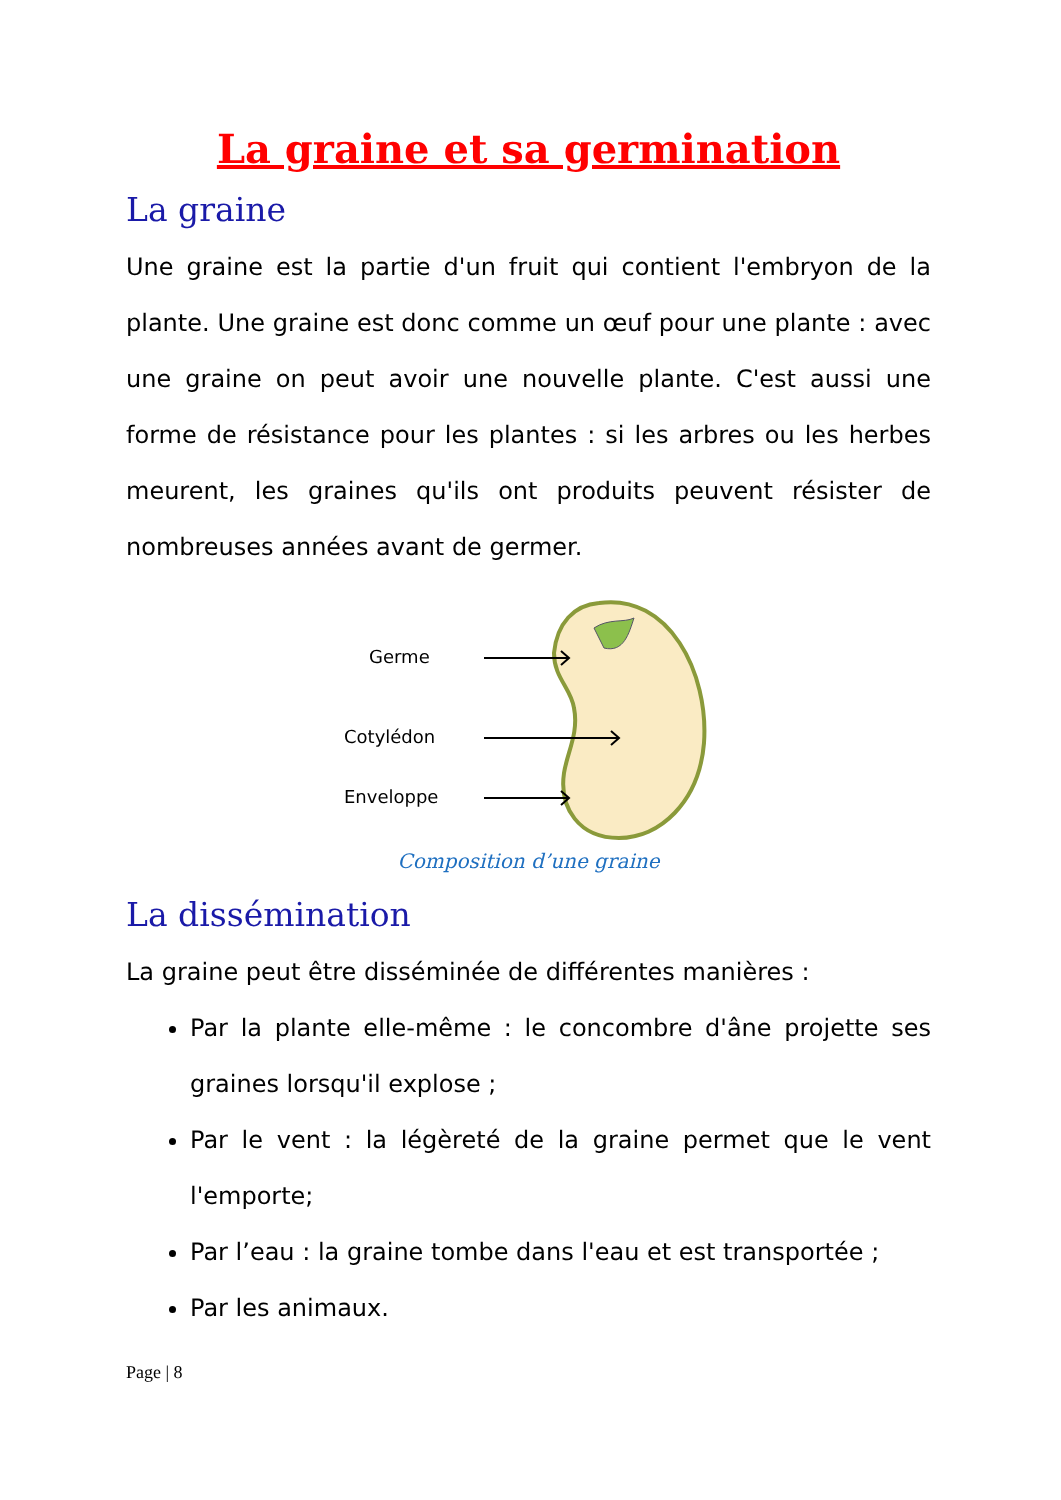La graine et sa germination
La graine
Une graine est la partie d'un fruit qui contient l'embryon de la plante. Une graine est donc comme un œuf pour une plante : avec une graine on peut avoir une nouvelle plante. C'est aussi une forme de résistance pour les plantes : si les arbres ou les herbes meurent, les graines qu'ils ont produits peuvent résister de nombreuses années avant de germer.
Germe
Cotylédon
Enveloppe
Composition d’une graine
La dissémination
La graine peut être disséminée de différentes manières :
Par la plante elle-même : le concombre d'âne projette ses graines lorsqu'il explose ;
Par le vent : la légèreté de la graine permet que le vent l'emporte;
Par l’eau : la graine tombe dans l'eau et est transportée ;
Par les animaux.
Page | 8